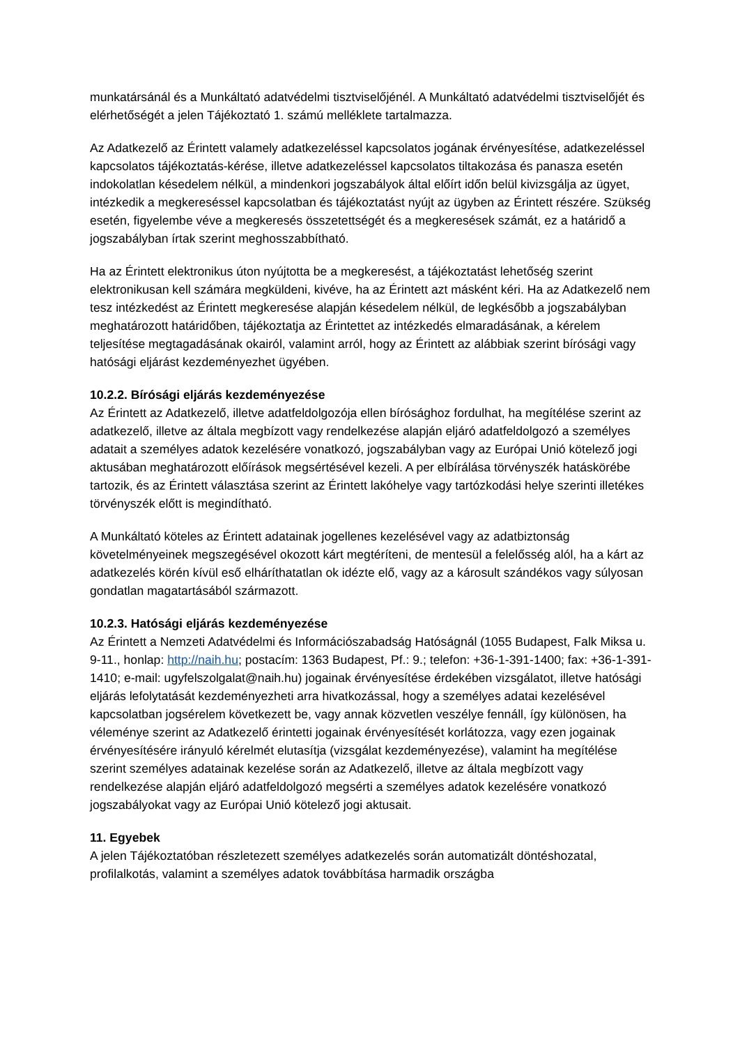munkatársánál és a Munkáltató adatvédelmi tisztviselőjénél. A Munkáltató adatvédelmi tisztviselőjét és elérhetőségét a jelen Tájékoztató 1. számú melléklete tartalmazza.
Az Adatkezelő az Érintett valamely adatkezeléssel kapcsolatos jogának érvényesítése, adatkezeléssel kapcsolatos tájékoztatás-kérése, illetve adatkezeléssel kapcsolatos tiltakozása és panasza esetén indokolatlan késedelem nélkül, a mindenkori jogszabályok által előírt időn belül kivizsgálja az ügyet, intézkedik a megkereséssel kapcsolatban és tájékoztatást nyújt az ügyben az Érintett részére. Szükség esetén, figyelembe véve a megkeresés összetettségét és a megkeresések számát, ez a határidő a jogszabályban írtak szerint meghosszabbítható.
Ha az Érintett elektronikus úton nyújtotta be a megkeresést, a tájékoztatást lehetőség szerint elektronikusan kell számára megküldeni, kivéve, ha az Érintett azt másként kéri. Ha az Adatkezelő nem tesz intézkedést az Érintett megkeresése alapján késedelem nélkül, de legkésőbb a jogszabályban meghatározott határidőben, tájékoztatja az Érintettet az intézkedés elmaradásának, a kérelem teljesítése megtagadásának okairól, valamint arról, hogy az Érintett az alábbiak szerint bírósági vagy hatósági eljárást kezdeményezhet ügyében.
10.2.2. Bírósági eljárás kezdeményezése
Az Érintett az Adatkezelő, illetve adatfeldolgozója ellen bírósághoz fordulhat, ha megítélése szerint az adatkezelő, illetve az általa megbízott vagy rendelkezése alapján eljáró adatfeldolgozó a személyes adatait a személyes adatok kezelésére vonatkozó, jogszabályban vagy az Európai Unió kötelező jogi aktusában meghatározott előírások megsértésével kezeli. A per elbírálása törvényszék hatáskörébe tartozik, és az Érintett választása szerint az Érintett lakóhelye vagy tartózkodási helye szerinti illetékes törvényszék előtt is megindítható.
A Munkáltató köteles az Érintett adatainak jogellenes kezelésével vagy az adatbiztonság követelményeinek megszegésével okozott kárt megtéríteni, de mentesül a felelősség alól, ha a kárt az adatkezelés körén kívül eső elháríthatatlan ok idézte elő, vagy az a károsult szándékos vagy súlyosan gondatlan magatartásából származott.
10.2.3. Hatósági eljárás kezdeményezése
Az Érintett a Nemzeti Adatvédelmi és Információszabadság Hatóságnál (1055 Budapest, Falk Miksa u. 9-11., honlap: http://naih.hu; postacím: 1363 Budapest, Pf.: 9.; telefon: +36-1-391-1400; fax: +36-1-391-1410; e-mail: ugyfelszolgalat@naih.hu) jogainak érvényesítése érdekében vizsgálatot, illetve hatósági eljárás lefolytatását kezdeményezheti arra hivatkozással, hogy a személyes adatai kezelésével kapcsolatban jogsérelem következett be, vagy annak közvetlen veszélye fennáll, így különösen, ha véleménye szerint az Adatkezelő érintetti jogainak érvényesítését korlátozza, vagy ezen jogainak érvényesítésére irányuló kérelmét elutasítja (vizsgálat kezdeményezése), valamint ha megítélése szerint személyes adatainak kezelése során az Adatkezelő, illetve az általa megbízott vagy rendelkezése alapján eljáró adatfeldolgozó megsérti a személyes adatok kezelésére vonatkozó jogszabályokat vagy az Európai Unió kötelező jogi aktusait.
11. Egyebek
A jelen Tájékoztatóban részletezett személyes adatkezelés során automatizált döntéshozatal, profilalkotás, valamint a személyes adatok továbbítása harmadik országba